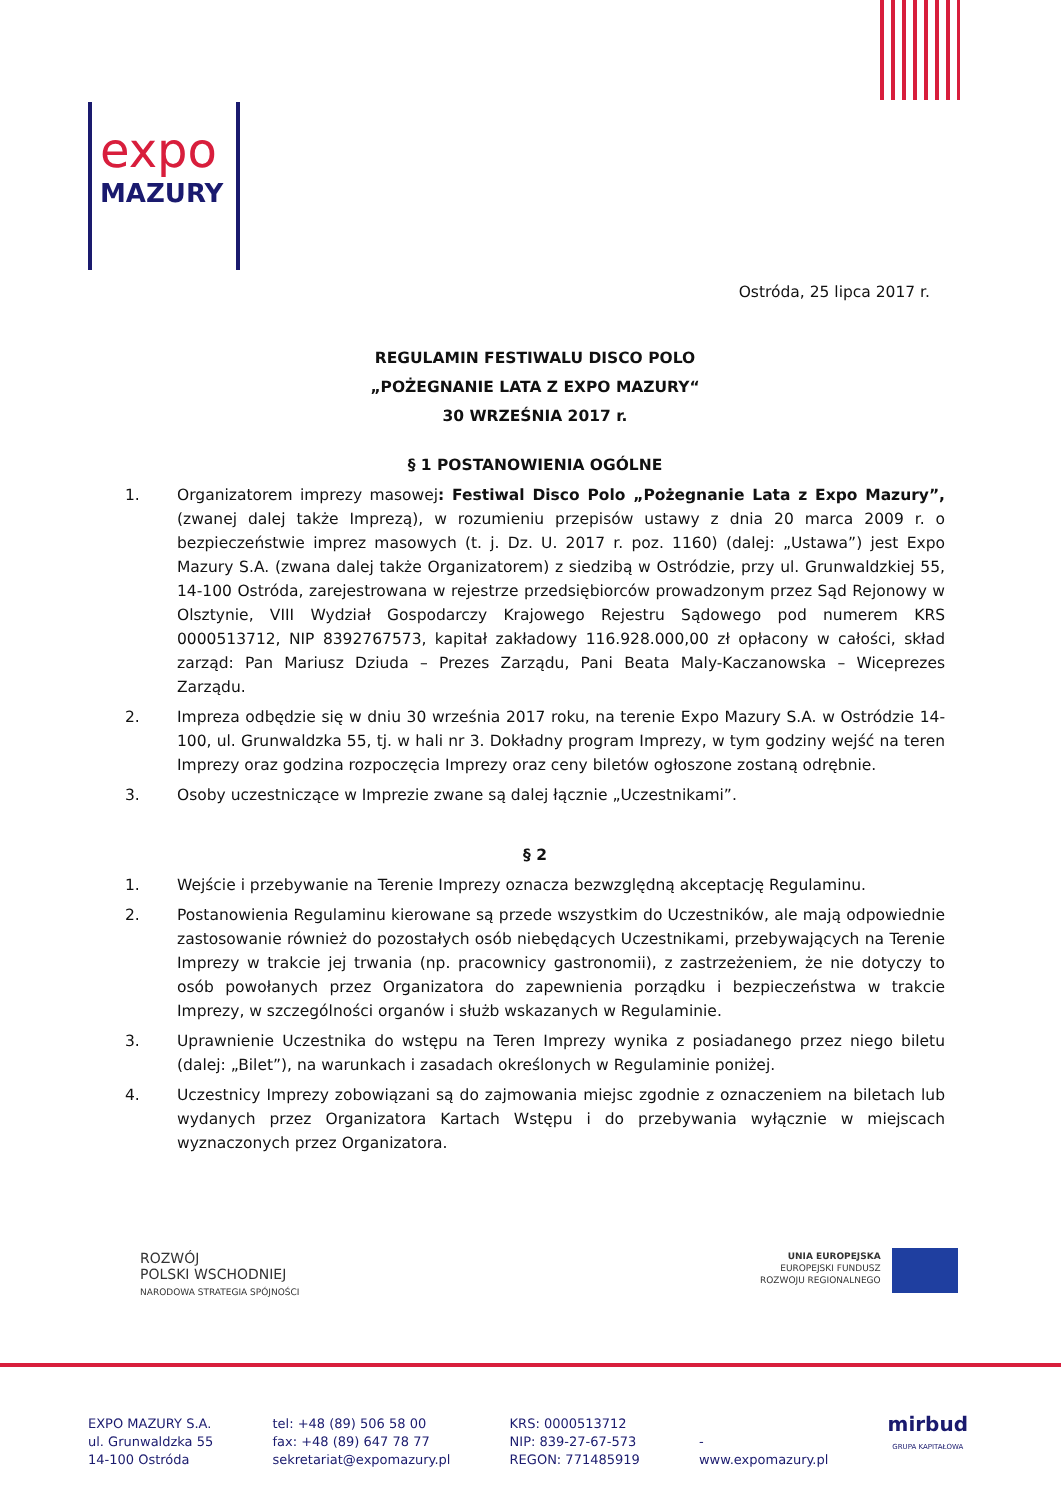expo
MAZURY
Ostróda, 25 lipca 2017 r.
REGULAMIN FESTIWALU DISCO POLO
„POŻEGNANIE LATA Z EXPO MAZURY“
30 WRZEŚNIA 2017 r.
§ 1 POSTANOWIENIA OGÓLNE
1. Organizatorem imprezy masowej: Festiwal Disco Polo „Pożegnanie Lata z Expo Mazury”, (zwanej dalej także Imprezą), w rozumieniu przepisów ustawy z dnia 20 marca 2009 r. o bezpieczeństwie imprez masowych (t. j. Dz. U. 2017 r. poz. 1160) (dalej: „Ustawa”) jest Expo Mazury S.A. (zwana dalej także Organizatorem) z siedzibą w Ostródzie, przy ul. Grunwaldzkiej 55, 14-100 Ostróda, zarejestrowana w rejestrze przedsiębiorców prowadzonym przez Sąd Rejonowy w Olsztynie, VIII Wydział Gospodarczy Krajowego Rejestru Sądowego pod numerem KRS 0000513712, NIP 8392767573, kapitał zakładowy 116.928.000,00 zł opłacony w całości, skład zarząd: Pan Mariusz Dziuda – Prezes Zarządu, Pani Beata Maly-Kaczanowska – Wiceprezes Zarządu.
2. Impreza odbędzie się w dniu 30 września 2017 roku, na terenie Expo Mazury S.A. w Ostródzie 14-100, ul. Grunwaldzka 55, tj. w hali nr 3. Dokładny program Imprezy, w tym godziny wejść na teren Imprezy oraz godzina rozpoczęcia Imprezy oraz ceny biletów ogłoszone zostaną odrębnie.
3. Osoby uczestniczące w Imprezie zwane są dalej łącznie „Uczestnikami”.
§ 2
1. Wejście i przebywanie na Terenie Imprezy oznacza bezwzględną akceptację Regulaminu.
2. Postanowienia Regulaminu kierowane są przede wszystkim do Uczestników, ale mają odpowiednie zastosowanie również do pozostałych osób niebędących Uczestnikami, przebywających na Terenie Imprezy w trakcie jej trwania (np. pracownicy gastronomii), z zastrzeżeniem, że nie dotyczy to osób powołanych przez Organizatora do zapewnienia porządku i bezpieczeństwa w trakcie Imprezy, w szczególności organów i służb wskazanych w Regulaminie.
3. Uprawnienie Uczestnika do wstępu na Teren Imprezy wynika z posiadanego przez niego biletu (dalej: „Bilet”), na warunkach i zasadach określonych w Regulaminie poniżej.
4. Uczestnicy Imprezy zobowiązani są do zajmowania miejsc zgodnie z oznaczeniem na biletach lub wydanych przez Organizatora Kartach Wstępu i do przebywania wyłącznie w miejscach wyznaczonych przez Organizatora.
ROZWÓJ
POLSKI WSCHODNIEJ
NARODOWA STRATEGIA SPÓJNOŚCI
UNIA EUROPEJSKA
EUROPEJSKI FUNDUSZ
ROZWOJU REGIONALNEGO
EXPO MAZURY S.A.
ul. Grunwaldzka 55
14-100 Ostróda
tel: +48 (89) 506 58 00
fax: +48 (89) 647 78 77
sekretariat@expomazury.pl
KRS: 0000513712
NIP: 839-27-67-573
REGON: 771485919
-
www.expomazury.pl
mirbud
GRUPA KAPITAŁOWA